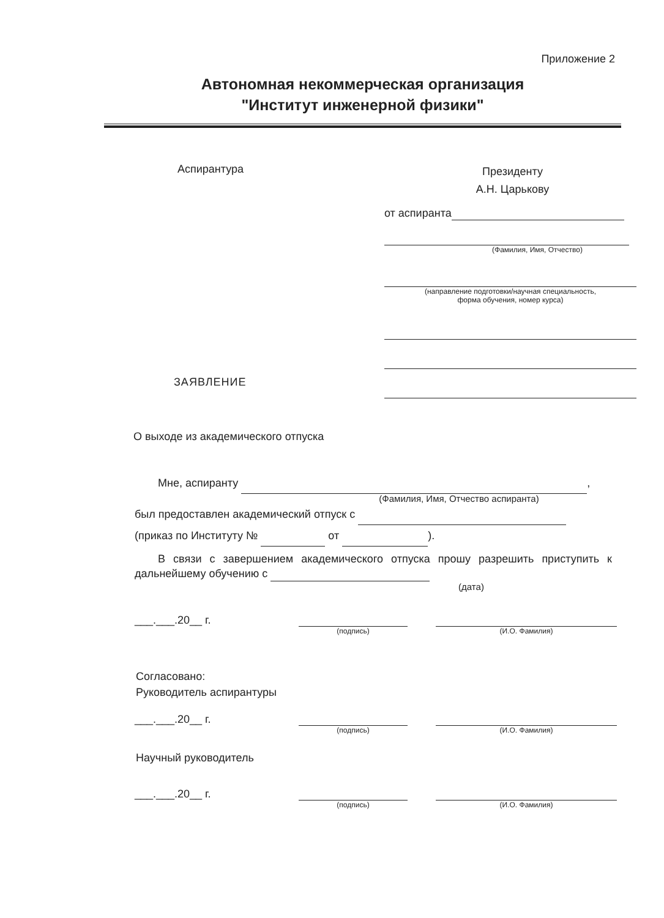Приложение 2
Автономная некоммерческая организация
"Институт инженерной физики"
Аспирантура
Президенту
А.Н. Царькову
от аспиранта
(Фамилия, Имя, Отчество)
(направление подготовки/научная специальность,
форма обучения, номер курса)
ЗАЯВЛЕНИЕ
О выходе из академического отпуска
Мне, аспиранту ,
(Фамилия, Имя, Отчество аспиранта)
был предоставлен академический отпуск с
(приказ по Институту № от ).
В связи с завершением академического отпуска прошу разрешить приступить к дальнейшему обучению с
(дата)
___.___.20__ г.
(подпись) (И.О. Фамилия)
Согласовано:
Руководитель аспирантуры
___.___.20__ г.
(подпись) (И.О. Фамилия)
Научный руководитель
___.___.20__ г.
(подпись) (И.О. Фамилия)